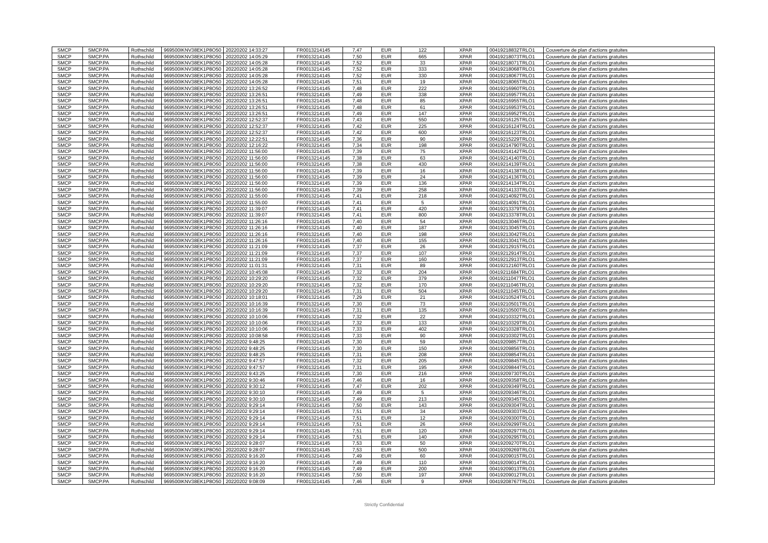| SMCP | SMCP.PA | Rothschild | 969500IKNV38EK1P8O50 | 20220202 14:33:27 | FR0013214145 | 7,47 | EUR | 122 | XPAR | 00419218832TRLO1 | Couverture de plan d'actions gratuites |
| SMCP | SMCP.PA | Rothschild | 969500IKNV38EK1P8O50 | 20220202 14:05:29 | FR0013214145 | 7,50 | EUR | 665 | XPAR | 00419218073TRLO1 | Couverture de plan d'actions gratuites |
| SMCP | SMCP.PA | Rothschild | 969500IKNV38EK1P8O50 | 20220202 14:05:28 | FR0013214145 | 7,52 | EUR | 33 | XPAR | 00419218071TRLO1 | Couverture de plan d'actions gratuites |
| SMCP | SMCP.PA | Rothschild | 969500IKNV38EK1P8O50 | 20220202 14:05:28 | FR0013214145 | 7,52 | EUR | 333 | XPAR | 00419218068TRLO1 | Couverture de plan d'actions gratuites |
| SMCP | SMCP.PA | Rothschild | 969500IKNV38EK1P8O50 | 20220202 14:05:28 | FR0013214145 | 7,52 | EUR | 330 | XPAR | 00419218067TRLO1 | Couverture de plan d'actions gratuites |
| SMCP | SMCP.PA | Rothschild | 969500IKNV38EK1P8O50 | 20220202 14:05:28 | FR0013214145 | 7,51 | EUR | 19 | XPAR | 00419218065TRLO1 | Couverture de plan d'actions gratuites |
| SMCP | SMCP.PA | Rothschild | 969500IKNV38EK1P8O50 | 20220202 13:26:52 | FR0013214145 | 7,48 | EUR | 222 | XPAR | 00419216960TRLO1 | Couverture de plan d'actions gratuites |
| SMCP | SMCP.PA | Rothschild | 969500IKNV38EK1P8O50 | 20220202 13:26:51 | FR0013214145 | 7,49 | EUR | 338 | XPAR | 00419216957TRLO1 | Couverture de plan d'actions gratuites |
| SMCP | SMCP.PA | Rothschild | 969500IKNV38EK1P8O50 | 20220202 13:26:51 | FR0013214145 | 7,48 | EUR | 85 | XPAR | 00419216955TRLO1 | Couverture de plan d'actions gratuites |
| SMCP | SMCP.PA | Rothschild | 969500IKNV38EK1P8O50 | 20220202 13:26:51 | FR0013214145 | 7,48 | EUR | 61 | XPAR | 00419216953TRLO1 | Couverture de plan d'actions gratuites |
| SMCP | SMCP.PA | Rothschild | 969500IKNV38EK1P8O50 | 20220202 13:26:51 | FR0013214145 | 7,49 | EUR | 147 | XPAR | 00419216952TRLO1 | Couverture de plan d'actions gratuites |
| SMCP | SMCP.PA | Rothschild | 969500IKNV38EK1P8O50 | 20220202 12:52:37 | FR0013214145 | 7,43 | EUR | 550 | XPAR | 00419216125TRLO1 | Couverture de plan d'actions gratuites |
| SMCP | SMCP.PA | Rothschild | 969500IKNV38EK1P8O50 | 20220202 12:52:37 | FR0013214145 | 7,42 | EUR | 225 | XPAR | 00419216124TRLO1 | Couverture de plan d'actions gratuites |
| SMCP | SMCP.PA | Rothschild | 969500IKNV38EK1P8O50 | 20220202 12:52:37 | FR0013214145 | 7,42 | EUR | 600 | XPAR | 00419216123TRLO1 | Couverture de plan d'actions gratuites |
| SMCP | SMCP.PA | Rothschild | 969500IKNV38EK1P8O50 | 20220202 12:22:51 | FR0013214145 | 7,36 | EUR | 90 | XPAR | 00419215229TRLO1 | Couverture de plan d'actions gratuites |
| SMCP | SMCP.PA | Rothschild | 969500IKNV38EK1P8O50 | 20220202 12:16:22 | FR0013214145 | 7,34 | EUR | 198 | XPAR | 00419214790TRLO1 | Couverture de plan d'actions gratuites |
| SMCP | SMCP.PA | Rothschild | 969500IKNV38EK1P8O50 | 20220202 11:56:00 | FR0013214145 | 7,39 | EUR | 75 | XPAR | 00419214142TRLO1 | Couverture de plan d'actions gratuites |
| SMCP | SMCP.PA | Rothschild | 969500IKNV38EK1P8O50 | 20220202 11:56:00 | FR0013214145 | 7,38 | EUR | 63 | XPAR | 00419214140TRLO1 | Couverture de plan d'actions gratuites |
| SMCP | SMCP.PA | Rothschild | 969500IKNV38EK1P8O50 | 20220202 11:56:00 | FR0013214145 | 7,38 | EUR | 430 | XPAR | 00419214139TRLO1 | Couverture de plan d'actions gratuites |
| SMCP | SMCP.PA | Rothschild | 969500IKNV38EK1P8O50 | 20220202 11:56:00 | FR0013214145 | 7,39 | EUR | 16 | XPAR | 00419214138TRLO1 | Couverture de plan d'actions gratuites |
| SMCP | SMCP.PA | Rothschild | 969500IKNV38EK1P8O50 | 20220202 11:56:00 | FR0013214145 | 7,39 | EUR | 24 | XPAR | 00419214136TRLO1 | Couverture de plan d'actions gratuites |
| SMCP | SMCP.PA | Rothschild | 969500IKNV38EK1P8O50 | 20220202 11:56:00 | FR0013214145 | 7,39 | EUR | 136 | XPAR | 00419214134TRLO1 | Couverture de plan d'actions gratuites |
| SMCP | SMCP.PA | Rothschild | 969500IKNV38EK1P8O50 | 20220202 11:56:00 | FR0013214145 | 7,39 | EUR | 258 | XPAR | 00419214133TRLO1 | Couverture de plan d'actions gratuites |
| SMCP | SMCP.PA | Rothschild | 969500IKNV38EK1P8O50 | 20220202 11:55:00 | FR0013214145 | 7,41 | EUR | 218 | XPAR | 00419214092TRLO1 | Couverture de plan d'actions gratuites |
| SMCP | SMCP.PA | Rothschild | 969500IKNV38EK1P8O50 | 20220202 11:55:00 | FR0013214145 | 7,41 | EUR | 5 | XPAR | 00419214091TRLO1 | Couverture de plan d'actions gratuites |
| SMCP | SMCP.PA | Rothschild | 969500IKNV38EK1P8O50 | 20220202 11:39:07 | FR0013214145 | 7,41 | EUR | 420 | XPAR | 00419213379TRLO1 | Couverture de plan d'actions gratuites |
| SMCP | SMCP.PA | Rothschild | 969500IKNV38EK1P8O50 | 20220202 11:39:07 | FR0013214145 | 7,41 | EUR | 800 | XPAR | 00419213378TRLO1 | Couverture de plan d'actions gratuites |
| SMCP | SMCP.PA | Rothschild | 969500IKNV38EK1P8O50 | 20220202 11:26:16 | FR0013214145 | 7,40 | EUR | 54 | XPAR | 00419213046TRLO1 | Couverture de plan d'actions gratuites |
| SMCP | SMCP.PA | Rothschild | 969500IKNV38EK1P8O50 | 20220202 11:26:16 | FR0013214145 | 7,40 | EUR | 187 | XPAR | 00419213045TRLO1 | Couverture de plan d'actions gratuites |
| SMCP | SMCP.PA | Rothschild | 969500IKNV38EK1P8O50 | 20220202 11:26:16 | FR0013214145 | 7,40 | EUR | 198 | XPAR | 00419213042TRLO1 | Couverture de plan d'actions gratuites |
| SMCP | SMCP.PA | Rothschild | 969500IKNV38EK1P8O50 | 20220202 11:26:16 | FR0013214145 | 7,40 | EUR | 155 | XPAR | 00419213041TRLO1 | Couverture de plan d'actions gratuites |
| SMCP | SMCP.PA | Rothschild | 969500IKNV38EK1P8O50 | 20220202 11:21:09 | FR0013214145 | 7,37 | EUR | 26 | XPAR | 00419212915TRLO1 | Couverture de plan d'actions gratuites |
| SMCP | SMCP.PA | Rothschild | 969500IKNV38EK1P8O50 | 20220202 11:21:09 | FR0013214145 | 7,37 | EUR | 107 | XPAR | 00419212914TRLO1 | Couverture de plan d'actions gratuites |
| SMCP | SMCP.PA | Rothschild | 969500IKNV38EK1P8O50 | 20220202 11:21:09 | FR0013214145 | 7,37 | EUR | 160 | XPAR | 00419212913TRLO1 | Couverture de plan d'actions gratuites |
| SMCP | SMCP.PA | Rothschild | 969500IKNV38EK1P8O50 | 20220202 11:01:31 | FR0013214145 | 7,31 | EUR | 89 | XPAR | 00419212160TRLO1 | Couverture de plan d'actions gratuites |
| SMCP | SMCP.PA | Rothschild | 969500IKNV38EK1P8O50 | 20220202 10:45:08 | FR0013214145 | 7,32 | EUR | 204 | XPAR | 00419211684TRLO1 | Couverture de plan d'actions gratuites |
| SMCP | SMCP.PA | Rothschild | 969500IKNV38EK1P8O50 | 20220202 10:29:20 | FR0013214145 | 7,32 | EUR | 379 | XPAR | 00419211047TRLO1 | Couverture de plan d'actions gratuites |
| SMCP | SMCP.PA | Rothschild | 969500IKNV38EK1P8O50 | 20220202 10:29:20 | FR0013214145 | 7,32 | EUR | 170 | XPAR | 00419211046TRLO1 | Couverture de plan d'actions gratuites |
| SMCP | SMCP.PA | Rothschild | 969500IKNV38EK1P8O50 | 20220202 10:29:20 | FR0013214145 | 7,31 | EUR | 504 | XPAR | 00419211045TRLO1 | Couverture de plan d'actions gratuites |
| SMCP | SMCP.PA | Rothschild | 969500IKNV38EK1P8O50 | 20220202 10:18:01 | FR0013214145 | 7,29 | EUR | 21 | XPAR | 00419210524TRLO1 | Couverture de plan d'actions gratuites |
| SMCP | SMCP.PA | Rothschild | 969500IKNV38EK1P8O50 | 20220202 10:16:39 | FR0013214145 | 7,30 | EUR | 73 | XPAR | 00419210501TRLO1 | Couverture de plan d'actions gratuites |
| SMCP | SMCP.PA | Rothschild | 969500IKNV38EK1P8O50 | 20220202 10:16:39 | FR0013214145 | 7,31 | EUR | 135 | XPAR | 00419210500TRLO1 | Couverture de plan d'actions gratuites |
| SMCP | SMCP.PA | Rothschild | 969500IKNV38EK1P8O50 | 20220202 10:10:06 | FR0013214145 | 7,32 | EUR | 22 | XPAR | 00419210332TRLO1 | Couverture de plan d'actions gratuites |
| SMCP | SMCP.PA | Rothschild | 969500IKNV38EK1P8O50 | 20220202 10:10:06 | FR0013214145 | 7,32 | EUR | 133 | XPAR | 00419210329TRLO1 | Couverture de plan d'actions gratuites |
| SMCP | SMCP.PA | Rothschild | 969500IKNV38EK1P8O50 | 20220202 10:10:06 | FR0013214145 | 7,33 | EUR | 402 | XPAR | 00419210328TRLO1 | Couverture de plan d'actions gratuites |
| SMCP | SMCP.PA | Rothschild | 969500IKNV38EK1P8O50 | 20220202 10:08:58 | FR0013214145 | 7,33 | EUR | 90 | XPAR | 00419210302TRLO1 | Couverture de plan d'actions gratuites |
| SMCP | SMCP.PA | Rothschild | 969500IKNV38EK1P8O50 | 20220202 9:48:25 | FR0013214145 | 7,30 | EUR | 59 | XPAR | 00419209857TRLO1 | Couverture de plan d'actions gratuites |
| SMCP | SMCP.PA | Rothschild | 969500IKNV38EK1P8O50 | 20220202 9:48:25 | FR0013214145 | 7,30 | EUR | 150 | XPAR | 00419209856TRLO1 | Couverture de plan d'actions gratuites |
| SMCP | SMCP.PA | Rothschild | 969500IKNV38EK1P8O50 | 20220202 9:48:25 | FR0013214145 | 7,31 | EUR | 208 | XPAR | 00419209854TRLO1 | Couverture de plan d'actions gratuites |
| SMCP | SMCP.PA | Rothschild | 969500IKNV38EK1P8O50 | 20220202 9:47:57 | FR0013214145 | 7,32 | EUR | 205 | XPAR | 00419209845TRLO1 | Couverture de plan d'actions gratuites |
| SMCP | SMCP.PA | Rothschild | 969500IKNV38EK1P8O50 | 20220202 9:47:57 | FR0013214145 | 7,31 | EUR | 195 | XPAR | 00419209844TRLO1 | Couverture de plan d'actions gratuites |
| SMCP | SMCP.PA | Rothschild | 969500IKNV38EK1P8O50 | 20220202 9:43:25 | FR0013214145 | 7,30 | EUR | 216 | XPAR | 00419209730TRLO1 | Couverture de plan d'actions gratuites |
| SMCP | SMCP.PA | Rothschild | 969500IKNV38EK1P8O50 | 20220202 9:30:46 | FR0013214145 | 7,46 | EUR | 16 | XPAR | 00419209358TRLO1 | Couverture de plan d'actions gratuites |
| SMCP | SMCP.PA | Rothschild | 969500IKNV38EK1P8O50 | 20220202 9:30:12 | FR0013214145 | 7,47 | EUR | 202 | XPAR | 00419209349TRLO1 | Couverture de plan d'actions gratuites |
| SMCP | SMCP.PA | Rothschild | 969500IKNV38EK1P8O50 | 20220202 9:30:10 | FR0013214145 | 7,49 | EUR | 5 | XPAR | 00419209346TRLO1 | Couverture de plan d'actions gratuites |
| SMCP | SMCP.PA | Rothschild | 969500IKNV38EK1P8O50 | 20220202 9:30:10 | FR0013214145 | 7,49 | EUR | 213 | XPAR | 00419209345TRLO1 | Couverture de plan d'actions gratuites |
| SMCP | SMCP.PA | Rothschild | 969500IKNV38EK1P8O50 | 20220202 9:29:14 | FR0013214145 | 7,50 | EUR | 143 | XPAR | 00419209304TRLO1 | Couverture de plan d'actions gratuites |
| SMCP | SMCP.PA | Rothschild | 969500IKNV38EK1P8O50 | 20220202 9:29:14 | FR0013214145 | 7,51 | EUR | 34 | XPAR | 00419209303TRLO1 | Couverture de plan d'actions gratuites |
| SMCP | SMCP.PA | Rothschild | 969500IKNV38EK1P8O50 | 20220202 9:29:14 | FR0013214145 | 7,51 | EUR | 12 | XPAR | 00419209300TRLO1 | Couverture de plan d'actions gratuites |
| SMCP | SMCP.PA | Rothschild | 969500IKNV38EK1P8O50 | 20220202 9:29:14 | FR0013214145 | 7,51 | EUR | 26 | XPAR | 00419209299TRLO1 | Couverture de plan d'actions gratuites |
| SMCP | SMCP.PA | Rothschild | 969500IKNV38EK1P8O50 | 20220202 9:29:14 | FR0013214145 | 7,51 | EUR | 120 | XPAR | 00419209297TRLO1 | Couverture de plan d'actions gratuites |
| SMCP | SMCP.PA | Rothschild | 969500IKNV38EK1P8O50 | 20220202 9:29:14 | FR0013214145 | 7,51 | EUR | 140 | XPAR | 00419209295TRLO1 | Couverture de plan d'actions gratuites |
| SMCP | SMCP.PA | Rothschild | 969500IKNV38EK1P8O50 | 20220202 9:28:07 | FR0013214145 | 7,53 | EUR | 50 | XPAR | 00419209270TRLO1 | Couverture de plan d'actions gratuites |
| SMCP | SMCP.PA | Rothschild | 969500IKNV38EK1P8O50 | 20220202 9:28:07 | FR0013214145 | 7,53 | EUR | 500 | XPAR | 00419209269TRLO1 | Couverture de plan d'actions gratuites |
| SMCP | SMCP.PA | Rothschild | 969500IKNV38EK1P8O50 | 20220202 9:16:20 | FR0013214145 | 7,49 | EUR | 60 | XPAR | 00419209015TRLO1 | Couverture de plan d'actions gratuites |
| SMCP | SMCP.PA | Rothschild | 969500IKNV38EK1P8O50 | 20220202 9:16:20 | FR0013214145 | 7,49 | EUR | 110 | XPAR | 00419209014TRLO1 | Couverture de plan d'actions gratuites |
| SMCP | SMCP.PA | Rothschild | 969500IKNV38EK1P8O50 | 20220202 9:16:20 | FR0013214145 | 7,49 | EUR | 200 | XPAR | 00419209013TRLO1 | Couverture de plan d'actions gratuites |
| SMCP | SMCP.PA | Rothschild | 969500IKNV38EK1P8O50 | 20220202 9:16:20 | FR0013214145 | 7,50 | EUR | 197 | XPAR | 00419209012TRLO1 | Couverture de plan d'actions gratuites |
| SMCP | SMCP.PA | Rothschild | 969500IKNV38EK1P8O50 | 20220202 9:08:09 | FR0013214145 | 7,46 | EUR | 9 | XPAR | 00419208767TRLO1 | Couverture de plan d'actions gratuites |
Strictly Confidential